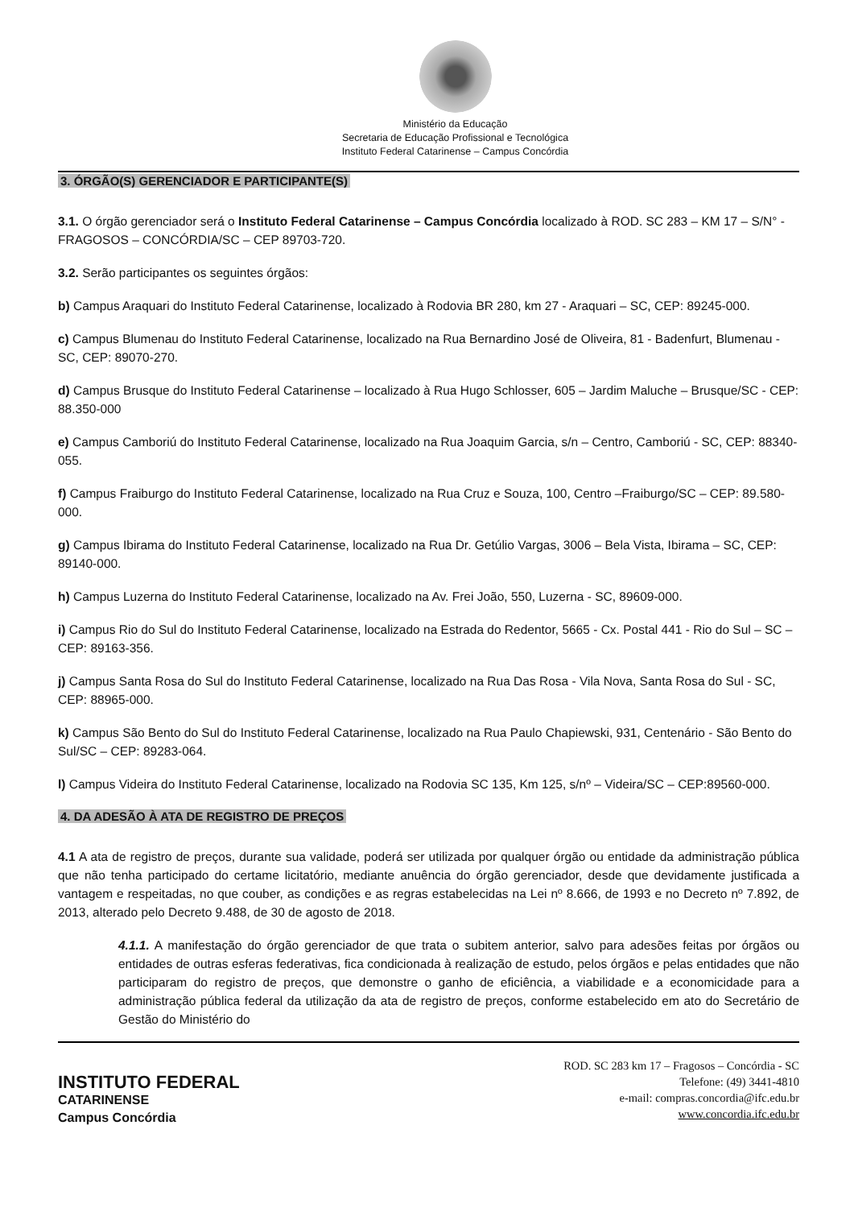Ministério da Educação
Secretaria de Educação Profissional e Tecnológica
Instituto Federal Catarinense – Campus Concórdia
3. ÓRGÃO(S) GERENCIADOR E PARTICIPANTE(S)
3.1. O órgão gerenciador será o Instituto Federal Catarinense – Campus Concórdia localizado à ROD. SC 283 – KM 17 – S/N° - FRAGOSOS – CONCÓRDIA/SC – CEP 89703-720.
3.2. Serão participantes os seguintes órgãos:
b) Campus Araquari do Instituto Federal Catarinense, localizado à Rodovia BR 280, km 27 - Araquari – SC, CEP: 89245-000.
c) Campus Blumenau do Instituto Federal Catarinense, localizado na Rua Bernardino José de Oliveira, 81 - Badenfurt, Blumenau - SC, CEP: 89070-270.
d) Campus Brusque do Instituto Federal Catarinense – localizado à Rua Hugo Schlosser, 605 – Jardim Maluche – Brusque/SC - CEP: 88.350-000
e) Campus Camboriú do Instituto Federal Catarinense, localizado na Rua Joaquim Garcia, s/n – Centro, Camboriú - SC, CEP: 88340-055.
f) Campus Fraiburgo do Instituto Federal Catarinense, localizado na Rua Cruz e Souza, 100, Centro –Fraiburgo/SC – CEP: 89.580-000.
g) Campus Ibirama do Instituto Federal Catarinense, localizado na Rua Dr. Getúlio Vargas, 3006 – Bela Vista, Ibirama – SC, CEP: 89140-000.
h) Campus Luzerna do Instituto Federal Catarinense, localizado na Av. Frei João, 550, Luzerna - SC, 89609-000.
i) Campus Rio do Sul do Instituto Federal Catarinense, localizado na Estrada do Redentor, 5665 - Cx. Postal 441 - Rio do Sul – SC – CEP: 89163-356.
j) Campus Santa Rosa do Sul do Instituto Federal Catarinense, localizado na Rua Das Rosa - Vila Nova, Santa Rosa do Sul - SC, CEP: 88965-000.
k) Campus São Bento do Sul do Instituto Federal Catarinense, localizado na Rua Paulo Chapiewski, 931, Centenário - São Bento do Sul/SC – CEP: 89283-064.
l) Campus Videira do Instituto Federal Catarinense, localizado na Rodovia SC 135, Km 125, s/nº – Videira/SC – CEP:89560-000.
4. DA ADESÃO À ATA DE REGISTRO DE PREÇOS
4.1 A ata de registro de preços, durante sua validade, poderá ser utilizada por qualquer órgão ou entidade da administração pública que não tenha participado do certame licitatório, mediante anuência do órgão gerenciador, desde que devidamente justificada a vantagem e respeitadas, no que couber, as condições e as regras estabelecidas na Lei nº 8.666, de 1993 e no Decreto nº 7.892, de 2013, alterado pelo Decreto 9.488, de 30 de agosto de 2018.
4.1.1. A manifestação do órgão gerenciador de que trata o subitem anterior, salvo para adesões feitas por órgãos ou entidades de outras esferas federativas, fica condicionada à realização de estudo, pelos órgãos e pelas entidades que não participaram do registro de preços, que demonstre o ganho de eficiência, a viabilidade e a economicidade para a administração pública federal da utilização da ata de registro de preços, conforme estabelecido em ato do Secretário de Gestão do Ministério do
INSTITUTO FEDERAL
CATARINENSE
Campus Concórdia
ROD. SC 283 km 17 – Fragosos – Concórdia - SC
Telefone: (49) 3441-4810
e-mail: compras.concordia@ifc.edu.br
www.concordia.ifc.edu.br